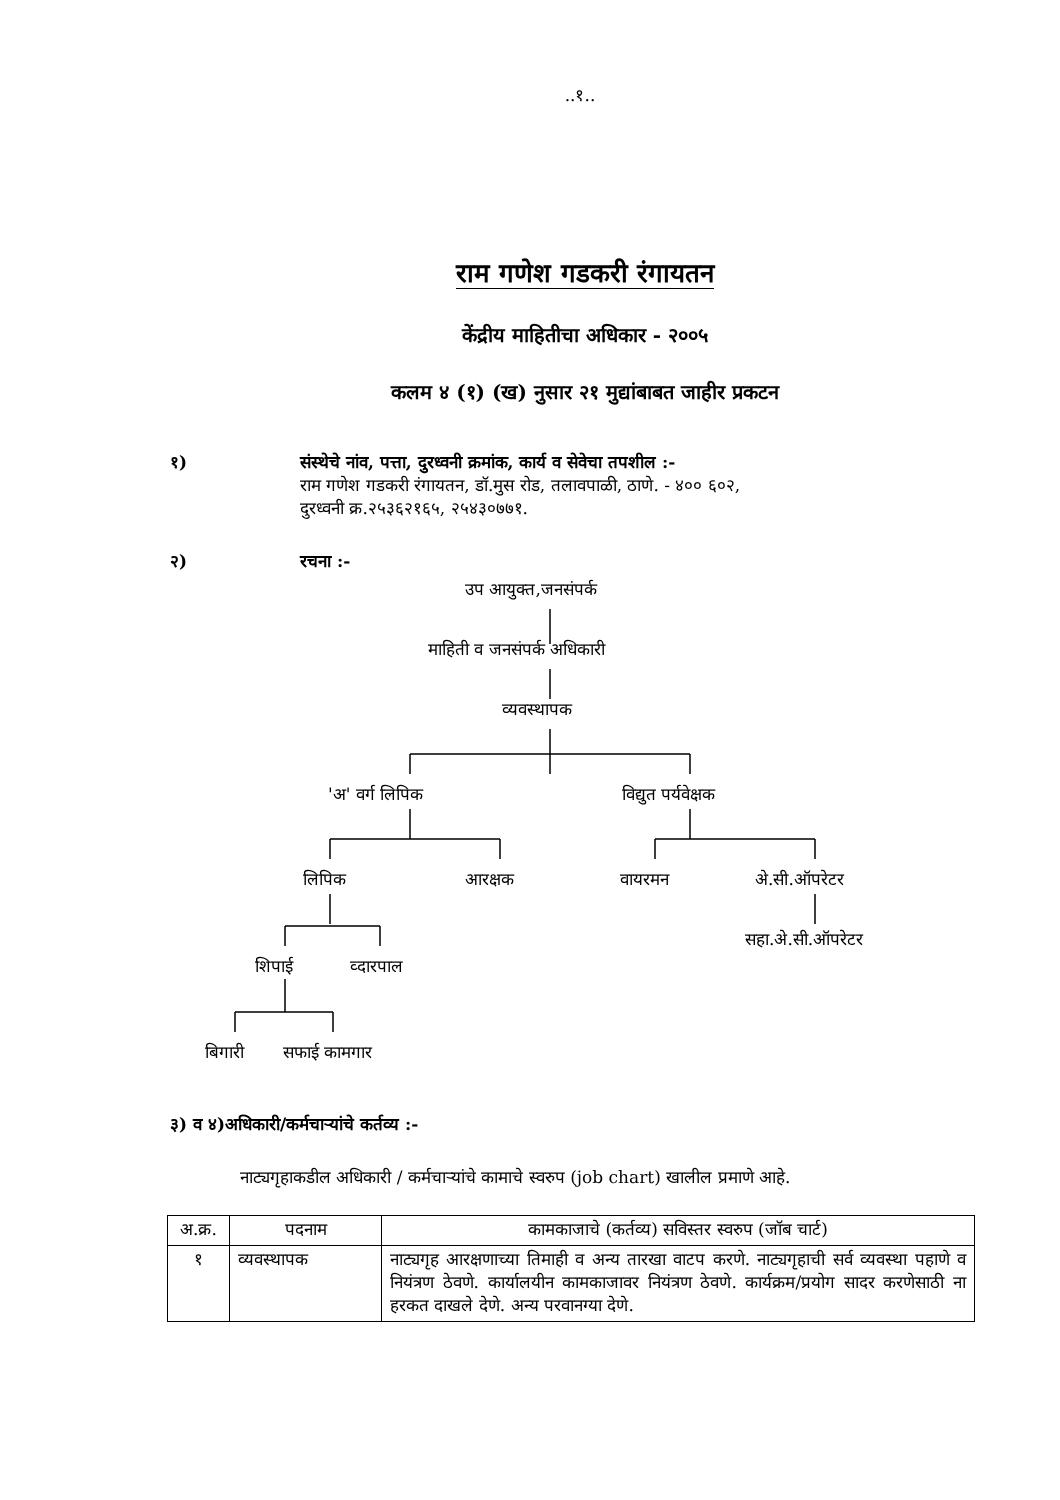..१..
राम गणेश गडकरी रंगायतन
केंद्रीय माहितीचा अधिकार - २००५
कलम ४ (१) (ख) नुसार २१ मुद्यांबाबत जाहीर प्रकटन
१) संस्थेचे नांव, पत्ता, दुरध्वनी क्रमांक, कार्य व सेवेचा तपशील :-
राम गणेश गडकरी रंगायतन, डॉ.मुस रोड, तलावपाळी, ठाणे. - ४०० ६०२,
दुरध्वनी क्र.२५३६२१६५, २५४३०७७१.
२) रचना :-
उप आयुक्त,जनसंपर्क
माहिती व जनसंपर्क अधिकारी
व्यवस्थापक
'अ' वर्ग लिपिक विद्युत पर्यवेक्षक
लिपिक आरक्षक वायरमन अे.सी.ऑपरेटर
सहा.अे.सी.ऑपरेटर
शिपाई व्दारपाल
बिगारी सफाई कामगार
३) व ४)अधिकारी/कर्मचाऱ्यांचे कर्तव्य :-
नाट्यगृहाकडील अधिकारी / कर्मचाऱ्यांचे कामाचे स्वरुप (job chart) खालील प्रमाणे आहे.
| अ.क्र. | पदनाम | कामकाजाचे (कर्तव्य) सविस्तर स्वरुप (जॉब चार्ट) |
| --- | --- | --- |
| १ | व्यवस्थापक | नाट्यगृह आरक्षणाच्या तिमाही व अन्य तारखा वाटप करणे. नाट्यगृहाची सर्व व्यवस्था पहाणे व नियंत्रण ठेवणे. कार्यालयीन कामकाजावर नियंत्रण ठेवणे. कार्यक्रम/प्रयोग सादर करणेसाठी ना हरकत दाखले देणे. अन्य परवानग्या देणे. |